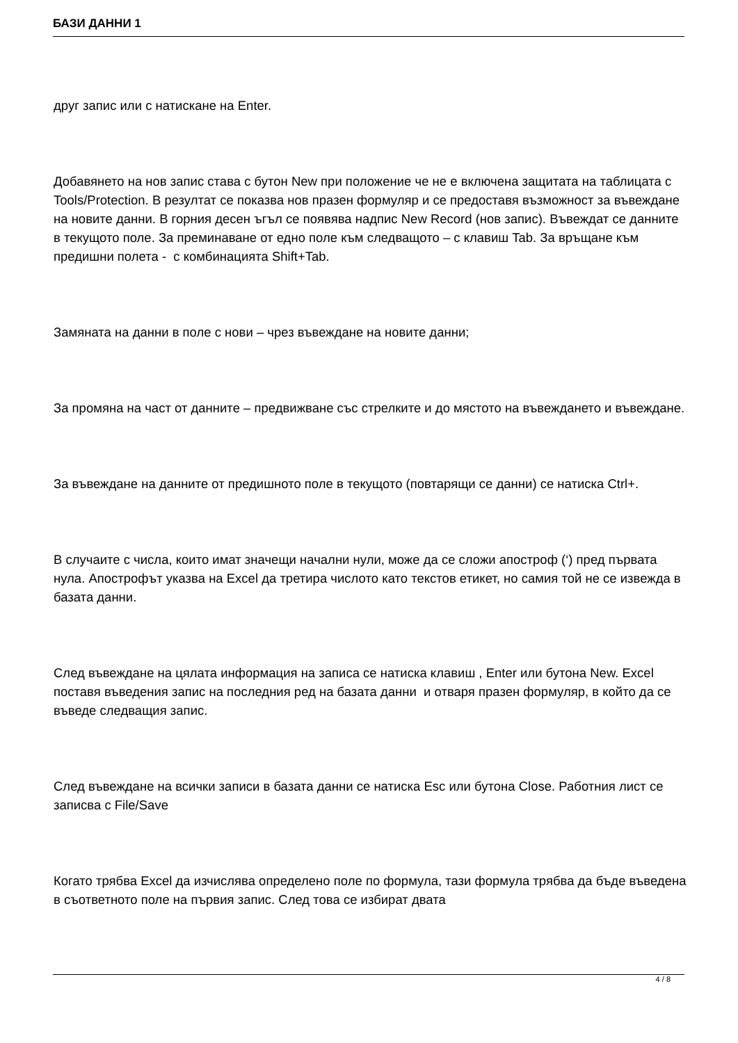БАЗИ ДАННИ 1
друг запис или с натискане на Enter.
Добавянето на нов запис става с бутон New при положение че не е включена защитата на таблицата с Tools/Protection. В резултат се показва нов празен формуляр и се предоставя възможност за въвеждане на новите данни. В горния десен ъгъл се появява надпис New Record (нов запис). Въвеждат се данните в текущото поле. За преминаване от едно поле към следващото – с клавиш Tab. За връщане към предишни полета - с комбинацията Shift+Tab.
Замяната на данни в поле с нови – чрез въвеждане на новите данни;
За промяна на част от данните – предвижване със стрелките и до мястото на въвеждането и въвеждане.
За въвеждане на данните от предишното поле в текущото (повтарящи се данни) се натиска Ctrl+.
В случаите с числа, които имат значещи начални нули, може да се сложи апостроф (‘) пред първата нула. Апострофът указва на Excel да третира числото като текстов етикет, но самия той не се извежда в базата данни.
След въвеждане на цялата информация на записа се натиска клавиш , Enter или бутона New. Excel поставя въведения запис на последния ред на базата данни и отваря празен формуляр, в който да се въведе следващия запис.
След въвеждане на всички записи в базата данни се натиска Esc или бутона Close. Работния лист се записва с File/Save
Когато трябва Excel да изчислява определено поле по формула, тази формула трябва да бъде въведена в съответното поле на първия запис. След това се избират двата
4 / 8